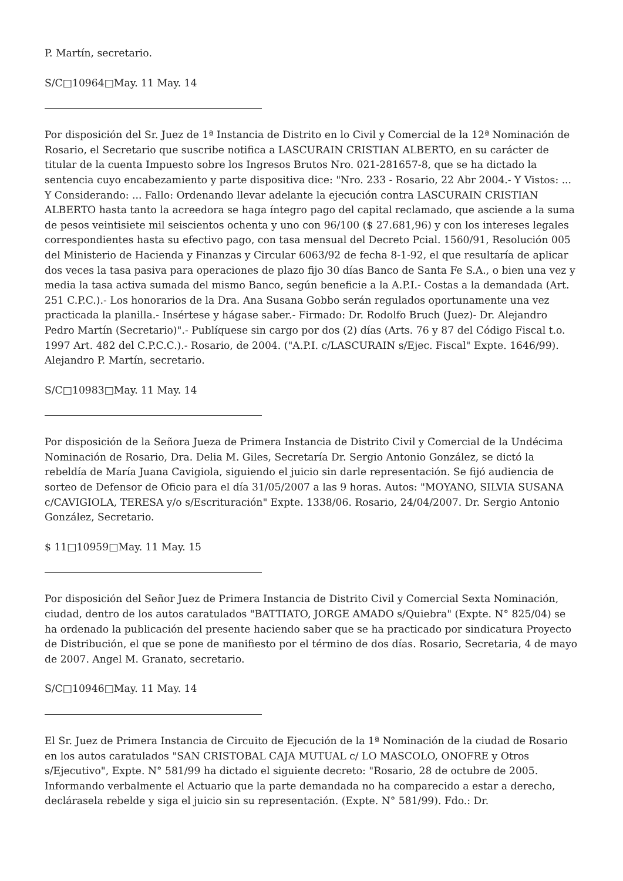P. Martín, secretario.
S/C□10964□May. 11 May. 14
Por disposición del Sr. Juez de 1ª Instancia de Distrito en lo Civil y Comercial de la 12ª Nominación de Rosario, el Secretario que suscribe notifica a LASCURAIN CRISTIAN ALBERTO, en su carácter de titular de la cuenta Impuesto sobre los Ingresos Brutos Nro. 021-281657-8, que se ha dictado la sentencia cuyo encabezamiento y parte dispositiva dice: "Nro. 233 - Rosario, 22 Abr 2004.- Y Vistos: ... Y Considerando: ... Fallo: Ordenando llevar adelante la ejecución contra LASCURAIN CRISTIAN ALBERTO hasta tanto la acreedora se haga íntegro pago del capital reclamado, que asciende a la suma de pesos veintisiete mil seiscientos ochenta y uno con 96/100 ($ 27.681,96) y con los intereses legales correspondientes hasta su efectivo pago, con tasa mensual del Decreto Pcial. 1560/91, Resolución 005 del Ministerio de Hacienda y Finanzas y Circular 6063/92 de fecha 8-1-92, el que resultaría de aplicar dos veces la tasa pasiva para operaciones de plazo fijo 30 días Banco de Santa Fe S.A., o bien una vez y media la tasa activa sumada del mismo Banco, según beneficie a la A.P.I.- Costas a la demandada (Art. 251 C.P.C.).- Los honorarios de la Dra. Ana Susana Gobbo serán regulados oportunamente una vez practicada la planilla.- Insértese y hágase saber.- Firmado: Dr. Rodolfo Bruch (Juez)- Dr. Alejandro Pedro Martín (Secretario)".- Publíquese sin cargo por dos (2) días (Arts. 76 y 87 del Código Fiscal t.o. 1997 Art. 482 del C.P.C.C.).- Rosario, de 2004. ("A.P.I. c/LASCURAIN s/Ejec. Fiscal" Expte. 1646/99). Alejandro P. Martín, secretario.
S/C□10983□May. 11 May. 14
Por disposición de la Señora Jueza de Primera Instancia de Distrito Civil y Comercial de la Undécima Nominación de Rosario, Dra. Delia M. Giles, Secretaría Dr. Sergio Antonio González, se dictó la rebeldía de María Juana Cavigiola, siguiendo el juicio sin darle representación. Se fijó audiencia de sorteo de Defensor de Oficio para el día 31/05/2007 a las 9 horas. Autos: "MOYANO, SILVIA SUSANA c/CAVIGIOLA, TERESA y/o s/Escrituración" Expte. 1338/06. Rosario, 24/04/2007. Dr. Sergio Antonio González, Secretario.
$ 11□10959□May. 11 May. 15
Por disposición del Señor Juez de Primera Instancia de Distrito Civil y Comercial Sexta Nominación, ciudad, dentro de los autos caratulados "BATTIATO, JORGE AMADO s/Quiebra" (Expte. N° 825/04) se ha ordenado la publicación del presente haciendo saber que se ha practicado por sindicatura Proyecto de Distribución, el que se pone de manifiesto por el término de dos días. Rosario, Secretaria, 4 de mayo de 2007. Angel M. Granato, secretario.
S/C□10946□May. 11 May. 14
El Sr. Juez de Primera Instancia de Circuito de Ejecución de la 1ª Nominación de la ciudad de Rosario en los autos caratulados "SAN CRISTOBAL CAJA MUTUAL c/ LO MASCOLO, ONOFRE y Otros s/Ejecutivo", Expte. N° 581/99 ha dictado el siguiente decreto: "Rosario, 28 de octubre de 2005. Informando verbalmente el Actuario que la parte demandada no ha comparecido a estar a derecho, declárasela rebelde y siga el juicio sin su representación. (Expte. N° 581/99). Fdo.: Dr.